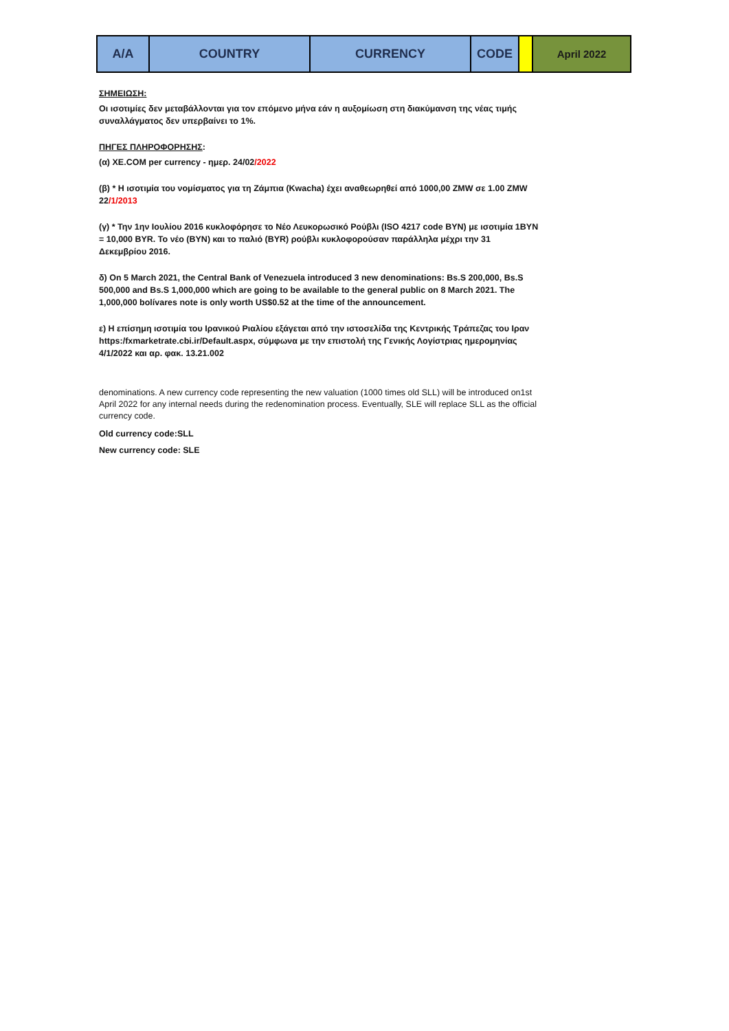| A/A | COUNTRY | CURRENCY | CODE | | April 2022 |
ΣΗΜΕΙΩΣΗ:
Οι ισοτιμίες δεν μεταβάλλονται για τον επόμενο μήνα εάν η αυξομίωση στη διακύμανση της νέας τιμής συναλλάγματος δεν υπερβαίνει το 1%.
ΠΗΓΕΣ ΠΛΗΡΟΦΟΡΗΣΗΣ:
(α) XE.COM per currency - ημερ. 24/02/2022
(β) * Η ισοτιμία του νομίσματος για τη Ζάμπια (Kwacha) έχει αναθεωρηθεί από 1000,00 ZMW σε 1.00 ZMW 22/1/2013
(γ) * Την 1ην Ιουλίου 2016 κυκλοφόρησε το Νέο Λευκορωσικό Ρούβλι (ISO 4217 code BYN) με ισοτιμία 1BYN = 10,000 BYR. Το νέο (BYN) και το παλιό (BYR) ρούβλι κυκλοφορούσαν παράλληλα μέχρι την 31 Δεκεμβρίου 2016.
δ) On 5 March 2021, the Central Bank of Venezuela introduced 3 new denominations: Bs.S 200,000, Bs.S 500,000 and Bs.S 1,000,000 which are going to be available to the general public on 8 March 2021. The 1,000,000 bolívares note is only worth US$0.52 at the time of the announcement.
ε) Η επίσημη ισοτιμία του Ιρανικού Ριαλίου εξάγεται από την ιστοσελίδα της Κεντρικής Τράπεζας του Ιραν https:/fxmarketrate.cbi.ir/Default.aspx, σύμφωνα με την επιστολή της Γενικής Λογίστριας ημερομηνίας 4/1/2022 και αρ. φακ. 13.21.002
denominations. A new currency code representing the new valuation (1000 times old SLL) will be introduced on1st April 2022 for any internal needs during the redenomination process. Eventually, SLE will replace SLL as the official currency code.
Old currency code:SLL
New currency code: SLE